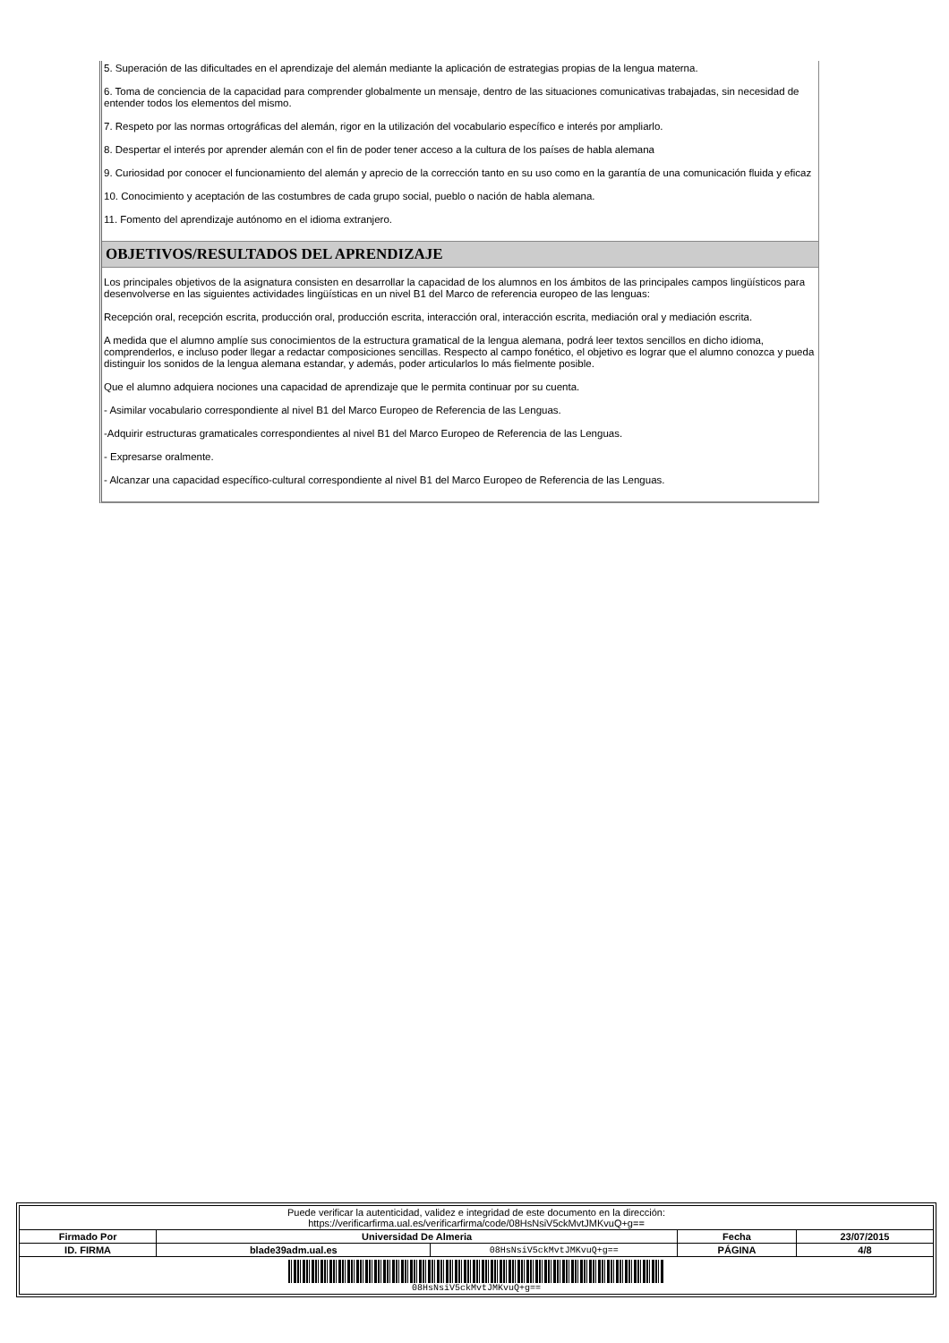5. Superación de las dificultades en el aprendizaje del alemán mediante la aplicación de estrategias propias de la lengua materna.
6. Toma de conciencia de la capacidad para comprender globalmente un mensaje, dentro de las situaciones comunicativas trabajadas, sin necesidad de entender todos los elementos del mismo.
7. Respeto por las normas ortográficas del alemán, rigor en la utilización del vocabulario específico e interés por ampliarlo.
8. Despertar el interés por aprender alemán con el fin de poder tener acceso a la cultura de los países de habla alemana
9. Curiosidad por conocer el funcionamiento del alemán y aprecio de la corrección tanto en su uso como en la garantía de una comunicación fluida y eficaz
10. Conocimiento y aceptación de las costumbres de cada grupo social, pueblo o nación de habla alemana.
11. Fomento del aprendizaje autónomo en el idioma extranjero.
OBJETIVOS/RESULTADOS DEL APRENDIZAJE
Los principales objetivos de la asignatura consisten en desarrollar la capacidad de los alumnos en los ámbitos de las principales campos lingüísticos para desenvolverse en las siguientes actividades lingüísticas en un nivel B1 del Marco de referencia europeo de las lenguas:
Recepción oral, recepción escrita, producción oral, producción escrita, interacción oral, interacción escrita, mediación oral y mediación escrita.
A medida que el alumno amplíe sus conocimientos de la estructura gramatical de la lengua alemana, podrá leer textos sencillos en dicho idioma, comprenderlos, e incluso poder llegar a redactar composiciones sencillas. Respecto al campo fonético, el objetivo es lograr que el alumno conozca y pueda distinguir los sonidos de la lengua alemana estandar, y además, poder articularlos lo más fielmente posible.
Que el alumno adquiera nociones una capacidad de aprendizaje que le permita continuar por su cuenta.
- Asimilar vocabulario correspondiente al nivel B1 del Marco Europeo de Referencia de las Lenguas.
-Adquirir estructuras gramaticales correspondientes al nivel B1 del Marco Europeo de Referencia de las Lenguas.
- Expresarse oralmente.
- Alcanzar una capacidad específico-cultural correspondiente al nivel B1 del Marco Europeo de Referencia de las Lenguas.
| Puede verificar la autenticidad, validez e integridad de este documento en la dirección: https://verificarfirma.ual.es/verificarfirma/code/08HsNsiV5ckMvtJMKvuQ+g== | | | | |
| Firmado Por | Universidad De Almeria | | Fecha | 23/07/2015 |
| ID. FIRMA | blade39adm.ual.es | 08HsNsiV5ckMvtJMKvuQ+g== | PÁGINA | 4/8 |
| 08HsNsiV5ckMvtJMKvuQ+g== | | | | |